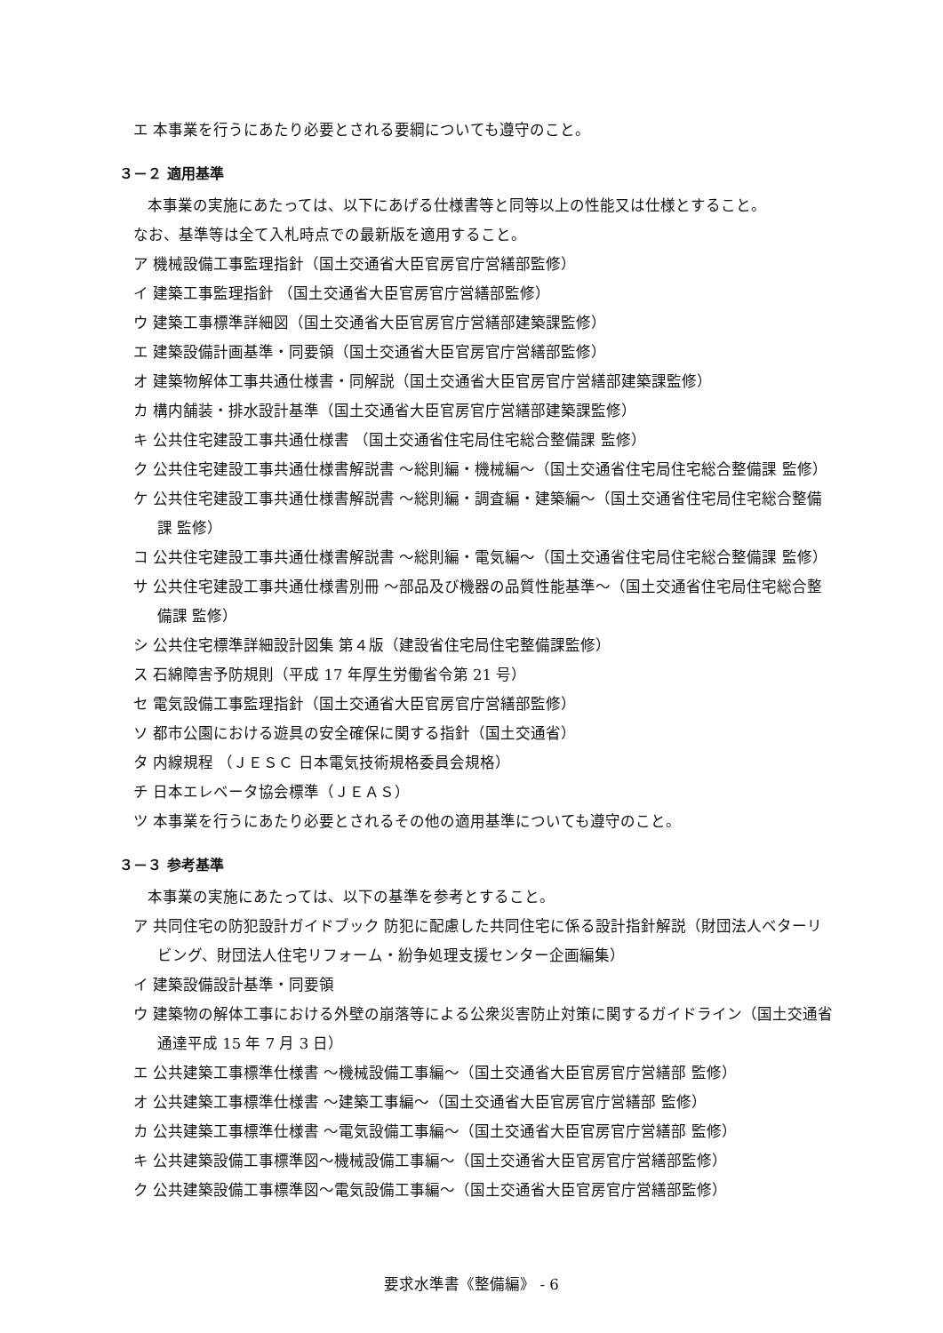エ 本事業を行うにあたり必要とされる要綱についても遵守のこと。
３－２ 適用基準
本事業の実施にあたっては、以下にあげる仕様書等と同等以上の性能又は仕様とすること。
なお、基準等は全て入札時点での最新版を適用すること。
ア 機械設備工事監理指針（国土交通省大臣官房官庁営繕部監修）
イ 建築工事監理指針 （国土交通省大臣官房官庁営繕部監修）
ウ 建築工事標準詳細図（国土交通省大臣官房官庁営繕部建築課監修）
エ 建築設備計画基準・同要領（国土交通省大臣官房官庁営繕部監修）
オ 建築物解体工事共通仕様書・同解説（国土交通省大臣官房官庁営繕部建築課監修）
カ 構内舗装・排水設計基準（国土交通省大臣官房官庁営繕部建築課監修）
キ 公共住宅建設工事共通仕様書 （国土交通省住宅局住宅総合整備課 監修）
ク 公共住宅建設工事共通仕様書解説書 ～総則編・機械編～（国土交通省住宅局住宅総合整備課 監修）
ケ 公共住宅建設工事共通仕様書解説書 ～総則編・調査編・建築編～（国土交通省住宅局住宅総合整備課 監修）
コ 公共住宅建設工事共通仕様書解説書 ～総則編・電気編～（国土交通省住宅局住宅総合整備課 監修）
サ 公共住宅建設工事共通仕様書別冊 ～部品及び機器の品質性能基準～（国土交通省住宅局住宅総合整備課 監修）
シ 公共住宅標準詳細設計図集 第４版（建設省住宅局住宅整備課監修）
ス 石綿障害予防規則（平成 17 年厚生労働省令第 21 号）
セ 電気設備工事監理指針（国土交通省大臣官房官庁営繕部監修）
ソ 都市公園における遊具の安全確保に関する指針（国土交通省）
タ 内線規程 （ＪＥＳＣ 日本電気技術規格委員会規格）
チ 日本エレベータ協会標準（ＪＥＡＳ）
ツ 本事業を行うにあたり必要とされるその他の適用基準についても遵守のこと。
３－３ 参考基準
本事業の実施にあたっては、以下の基準を参考とすること。
ア 共同住宅の防犯設計ガイドブック 防犯に配慮した共同住宅に係る設計指針解説（財団法人ベターリビング、財団法人住宅リフォーム・紛争処理支援センター企画編集）
イ 建築設備設計基準・同要領
ウ 建築物の解体工事における外壁の崩落等による公衆災害防止対策に関するガイドライン（国土交通省通達平成 15 年 7 月 3 日）
エ 公共建築工事標準仕様書 ～機械設備工事編～（国土交通省大臣官房官庁営繕部 監修）
オ 公共建築工事標準仕様書 ～建築工事編～（国土交通省大臣官房官庁営繕部 監修）
カ 公共建築工事標準仕様書 ～電気設備工事編～（国土交通省大臣官房官庁営繕部 監修）
キ 公共建築設備工事標準図～機械設備工事編～（国土交通省大臣官房官庁営繕部監修）
ク 公共建築設備工事標準図～電気設備工事編～（国土交通省大臣官房官庁営繕部監修）
要求水準書《整備編》 - 6